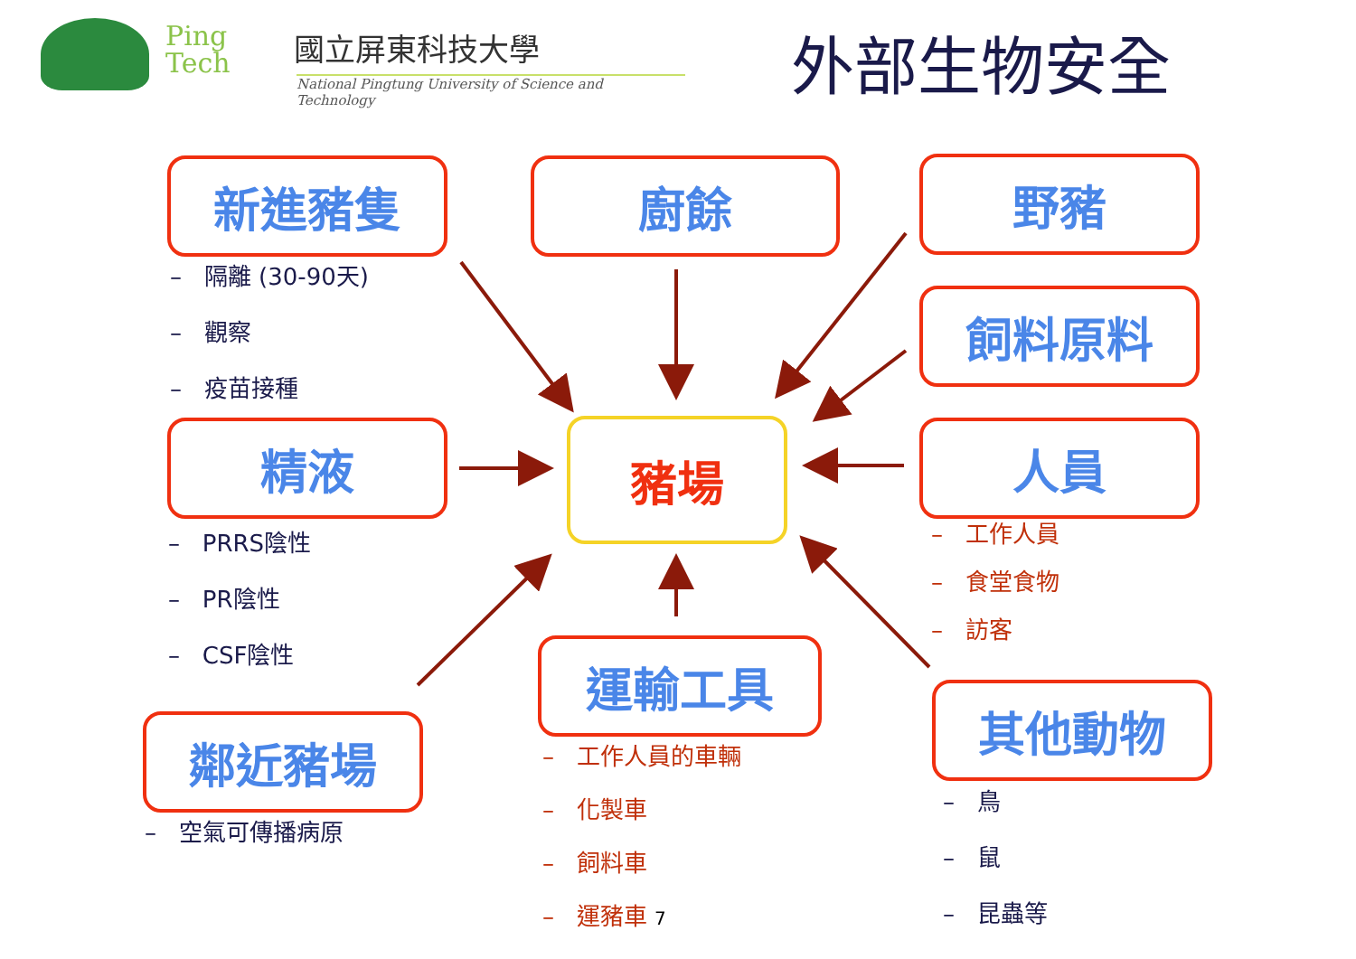Ping
Tech
國立屏東科技大學
National Pingtung University of Science and Technology
外部生物安全
新進豬隻 廚餘 野豬
飼料原料
精液 豬場 人員
運輸工具
鄰近豬場
其他動物
– 隔離 (30-90天)
– 觀察
– 疫苗接種
– PRRS陰性
– PR陰性
– CSF陰性
– 工作人員
– 食堂食物
– 訪客
– 空氣可傳播病原
– 工作人員的車輛
– 化製車
– 飼料車
– 運豬車 7
– 鳥
– 鼠
– 昆蟲等